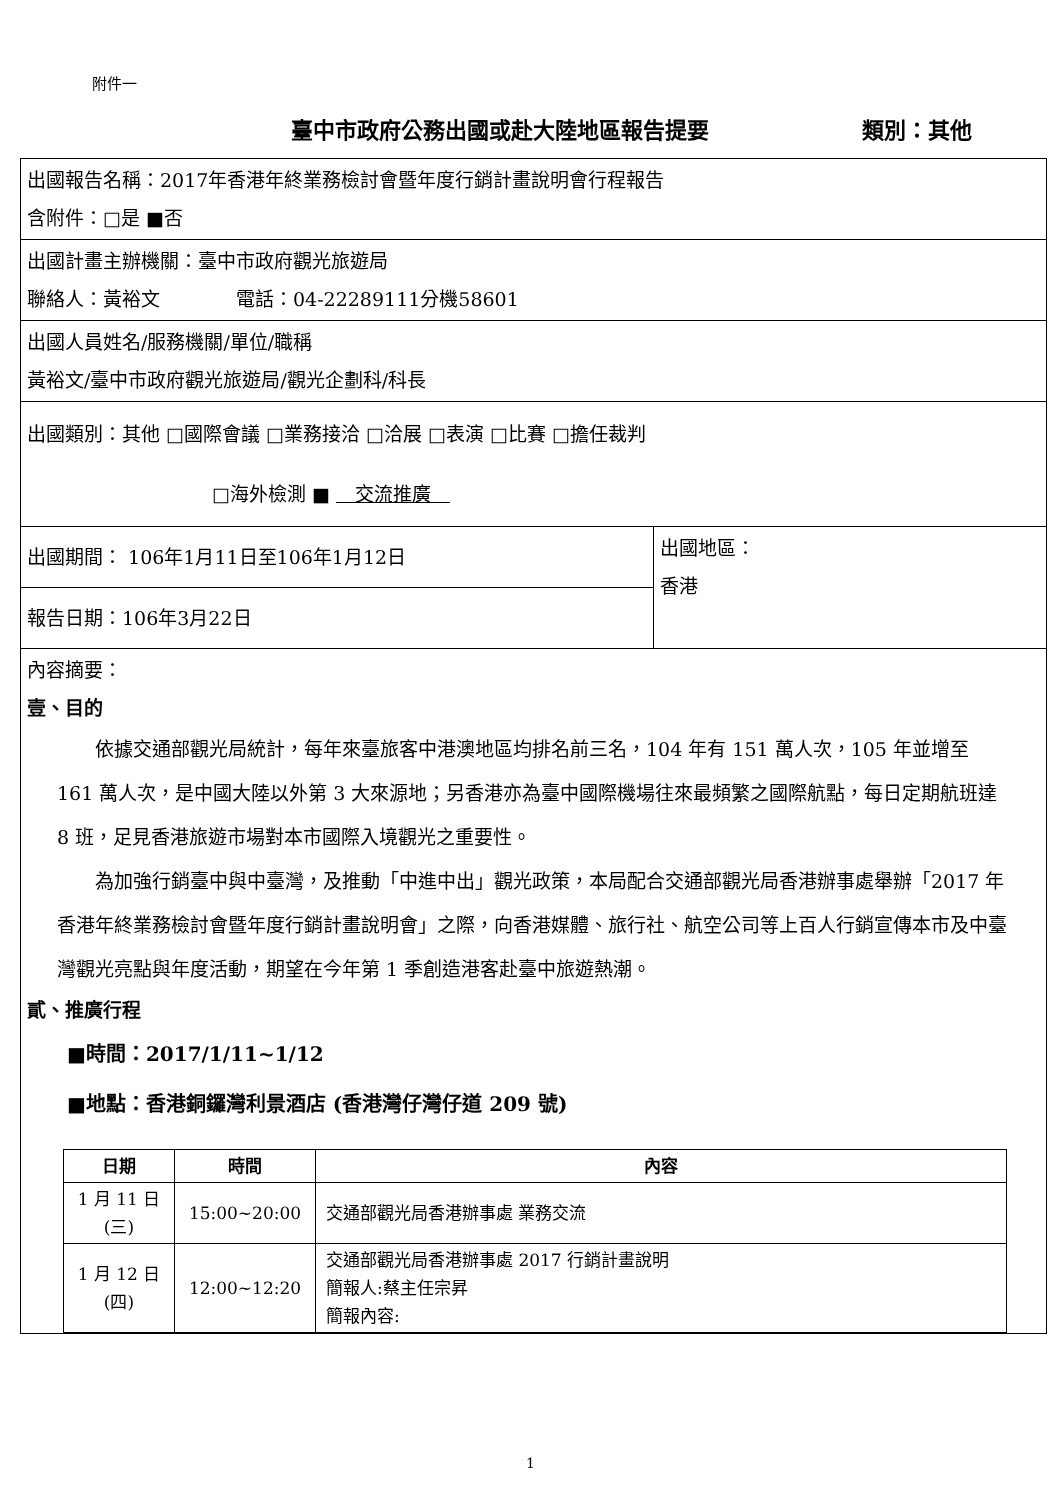附件一
臺中市政府公務出國或赴大陸地區報告提要 類別：其他
| 出國報告名稱：2017年香港年終業務檢討會暨年度行銷計畫說明會行程報告 含附件：□是 ■否 | |
| 出國計畫主辦機關：臺中市政府觀光旅遊局 聯絡人：黃裕文 電話：04-22289111分機58601 | |
| 出國人員姓名/服務機關/單位/職稱 黃裕文/臺中市政府觀光旅遊局/觀光企劃科/科長 | |
| 出國類別：其他 □國際會議 □業務接洽 □洽展 □表演 □比賽 □擔任裁判 □海外檢測 ■ 交流推廣 | |
| 出國期間： 106年1月11日至106年1月12日 | 出國地區： 香港 |
| 報告日期：106年3月22日 | |
| 內容摘要： 壹、目的 依據交通部觀光局統計，每年來臺旅客中港澳地區均排名前三名，104 年有 151 萬人次，105 年並增至 161 萬人次，是中國大陸以外第 3 大來源地；另香港亦為臺中國際機場往來最頻繁之國際航點，每日定期航班達 8 班，足見香港旅遊市場對本市國際入境觀光之重要性。 為加強行銷臺中與中臺灣，及推動「中進中出」觀光政策，本局配合交通部觀光局香港辦事處舉辦「2017 年香港年終業務檢討會暨年度行銷計畫說明會」之際，向香港媒體、旅行社、航空公司等上百人行銷宣傳本市及中臺灣觀光亮點與年度活動，期望在今年第 1 季創造港客赴臺中旅遊熱潮。 貳、推廣行程 ■時間：2017/1/11~1/12 ■地點：香港銅鑼灣利景酒店 (香港灣仔灣仔道 209 號) / 日期 / 時間 / 內容 / / --- / --- / --- / / 1 月 11 日 (三) / 15:00~20:00 / 交通部觀光局香港辦事處 業務交流 / / 1 月 12 日 (四) / 12:00~12:20 / 交通部觀光局香港辦事處 2017 行銷計畫說明 簡報人:蔡主任宗昇 簡報內容: / | |
1